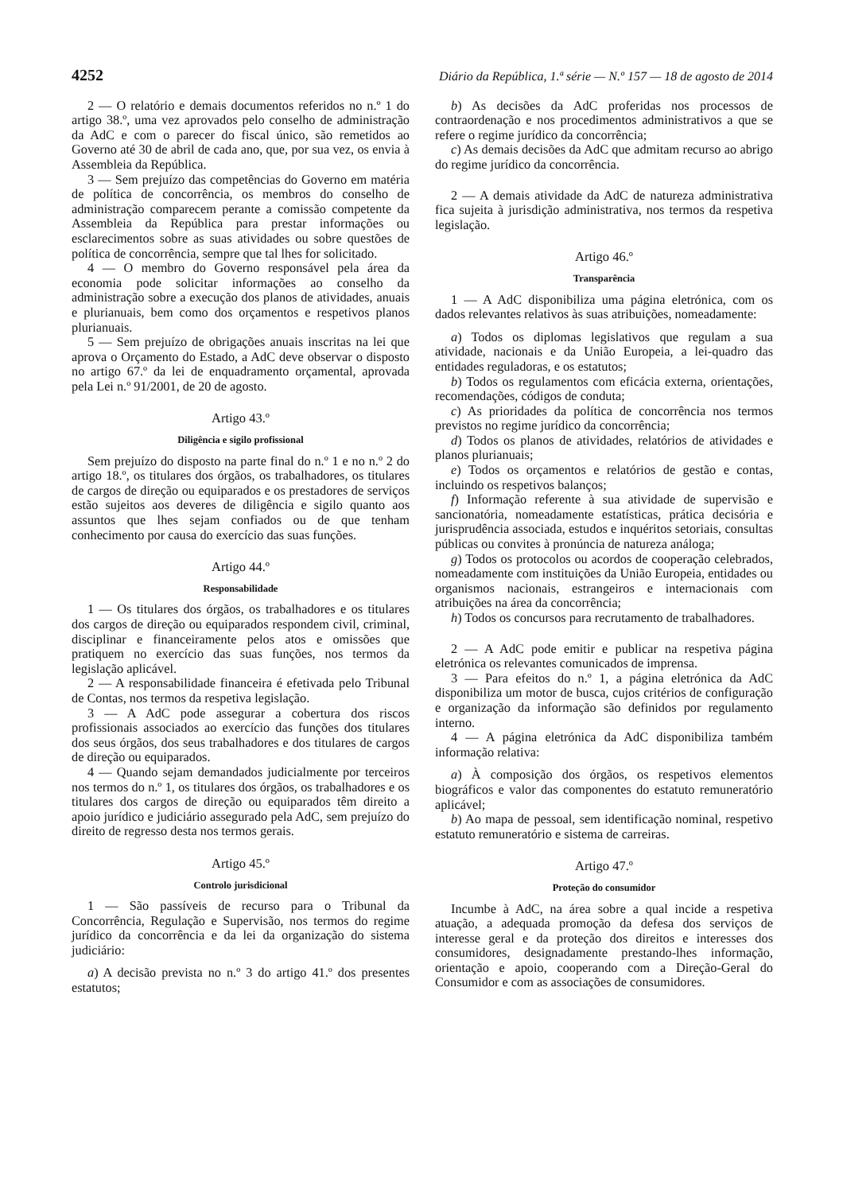4252 Diário da República, 1.ª série — N.º 157 — 18 de agosto de 2014
2 — O relatório e demais documentos referidos no n.º 1 do artigo 38.º, uma vez aprovados pelo conselho de administração da AdC e com o parecer do fiscal único, são remetidos ao Governo até 30 de abril de cada ano, que, por sua vez, os envia à Assembleia da República.
3 — Sem prejuízo das competências do Governo em matéria de política de concorrência, os membros do conselho de administração comparecem perante a comissão competente da Assembleia da República para prestar informações ou esclarecimentos sobre as suas atividades ou sobre questões de política de concorrência, sempre que tal lhes for solicitado.
4 — O membro do Governo responsável pela área da economia pode solicitar informações ao conselho da administração sobre a execução dos planos de atividades, anuais e plurianuais, bem como dos orçamentos e respetivos planos plurianuais.
5 — Sem prejuízo de obrigações anuais inscritas na lei que aprova o Orçamento do Estado, a AdC deve observar o disposto no artigo 67.º da lei de enquadramento orçamental, aprovada pela Lei n.º 91/2001, de 20 de agosto.
Artigo 43.º
Diligência e sigilo profissional
Sem prejuízo do disposto na parte final do n.º 1 e no n.º 2 do artigo 18.º, os titulares dos órgãos, os trabalhadores, os titulares de cargos de direção ou equiparados e os prestadores de serviços estão sujeitos aos deveres de diligência e sigilo quanto aos assuntos que lhes sejam confiados ou de que tenham conhecimento por causa do exercício das suas funções.
Artigo 44.º
Responsabilidade
1 — Os titulares dos órgãos, os trabalhadores e os titulares dos cargos de direção ou equiparados respondem civil, criminal, disciplinar e financeiramente pelos atos e omissões que pratiquem no exercício das suas funções, nos termos da legislação aplicável.
2 — A responsabilidade financeira é efetivada pelo Tribunal de Contas, nos termos da respetiva legislação.
3 — A AdC pode assegurar a cobertura dos riscos profissionais associados ao exercício das funções dos titulares dos seus órgãos, dos seus trabalhadores e dos titulares de cargos de direção ou equiparados.
4 — Quando sejam demandados judicialmente por terceiros nos termos do n.º 1, os titulares dos órgãos, os trabalhadores e os titulares dos cargos de direção ou equiparados têm direito a apoio jurídico e judiciário assegurado pela AdC, sem prejuízo do direito de regresso desta nos termos gerais.
Artigo 45.º
Controlo jurisdicional
1 — São passíveis de recurso para o Tribunal da Concorrência, Regulação e Supervisão, nos termos do regime jurídico da concorrência e da lei da organização do sistema judiciário:
a) A decisão prevista no n.º 3 do artigo 41.º dos presentes estatutos;
b) As decisões da AdC proferidas nos processos de contraordenação e nos procedimentos administrativos a que se refere o regime jurídico da concorrência;
c) As demais decisões da AdC que admitam recurso ao abrigo do regime jurídico da concorrência.
2 — A demais atividade da AdC de natureza administrativa fica sujeita à jurisdição administrativa, nos termos da respetiva legislação.
Artigo 46.º
Transparência
1 — A AdC disponibiliza uma página eletrónica, com os dados relevantes relativos às suas atribuições, nomeadamente:
a) Todos os diplomas legislativos que regulam a sua atividade, nacionais e da União Europeia, a lei-quadro das entidades reguladoras, e os estatutos;
b) Todos os regulamentos com eficácia externa, orientações, recomendações, códigos de conduta;
c) As prioridades da política de concorrência nos termos previstos no regime jurídico da concorrência;
d) Todos os planos de atividades, relatórios de atividades e planos plurianuais;
e) Todos os orçamentos e relatórios de gestão e contas, incluindo os respetivos balanços;
f) Informação referente à sua atividade de supervisão e sancionatória, nomeadamente estatísticas, prática decisória e jurisprudência associada, estudos e inquéritos setoriais, consultas públicas ou convites à pronúncia de natureza análoga;
g) Todos os protocolos ou acordos de cooperação celebrados, nomeadamente com instituições da União Europeia, entidades ou organismos nacionais, estrangeiros e internacionais com atribuições na área da concorrência;
h) Todos os concursos para recrutamento de trabalhadores.
2 — A AdC pode emitir e publicar na respetiva página eletrónica os relevantes comunicados de imprensa.
3 — Para efeitos do n.º 1, a página eletrónica da AdC disponibiliza um motor de busca, cujos critérios de configuração e organização da informação são definidos por regulamento interno.
4 — A página eletrónica da AdC disponibiliza também informação relativa:
a) À composição dos órgãos, os respetivos elementos biográficos e valor das componentes do estatuto remuneratório aplicável;
b) Ao mapa de pessoal, sem identificação nominal, respetivo estatuto remuneratório e sistema de carreiras.
Artigo 47.º
Proteção do consumidor
Incumbe à AdC, na área sobre a qual incide a respetiva atuação, a adequada promoção da defesa dos serviços de interesse geral e da proteção dos direitos e interesses dos consumidores, designadamente prestando-lhes informação, orientação e apoio, cooperando com a Direção-Geral do Consumidor e com as associações de consumidores.